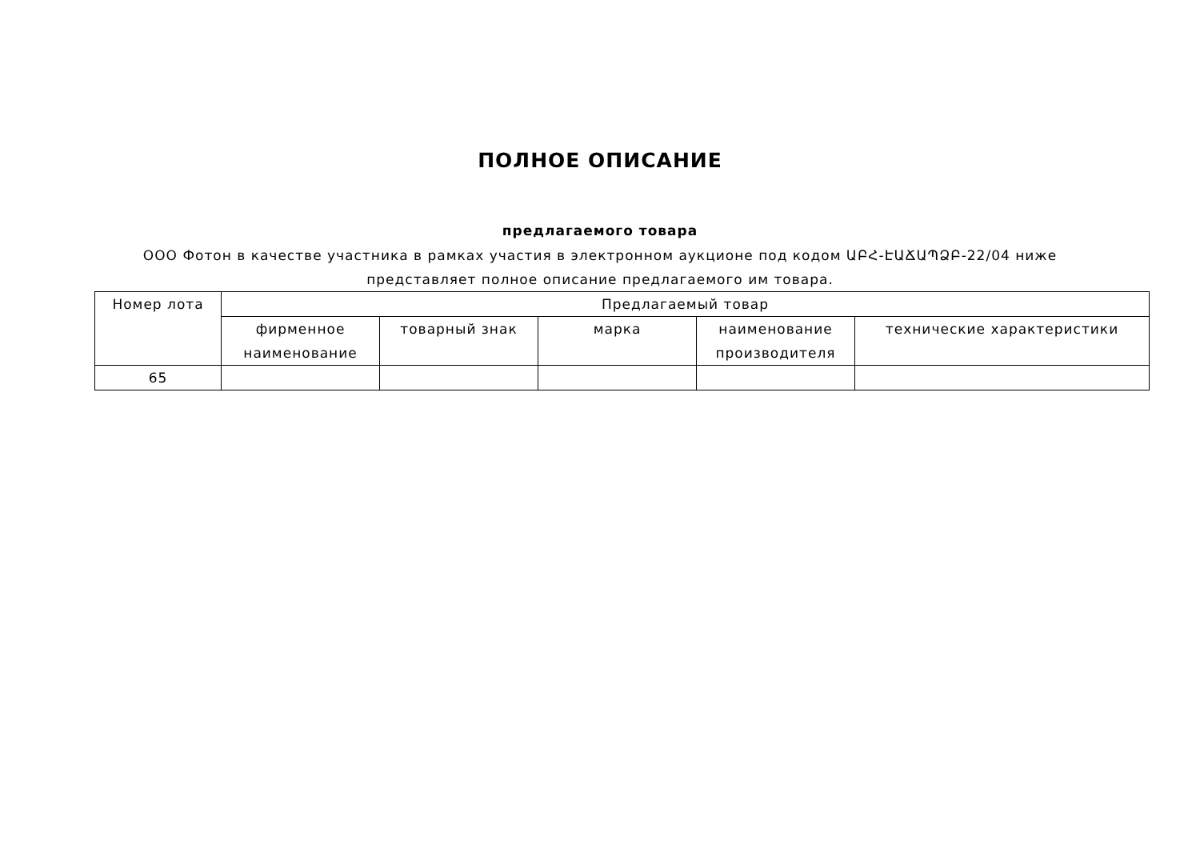ПОЛНОЕ ОПИСАНИЕ
предлагаемого товара
ООО Фотон в качестве участника в рамках участия в электронном аукционе под кодом ԱԲՀ-ԷԱՃԱՊՁԲ-22/04 ниже представляет полное описание предлагаемого им товара.
| Номер лота | Предлагаемый товар | | | | |
| --- | --- | --- | --- | --- | --- |
| | фирменное наименование | товарный знак | марка | наименование производителя | технические характеристики |
| 65 | | | | | |